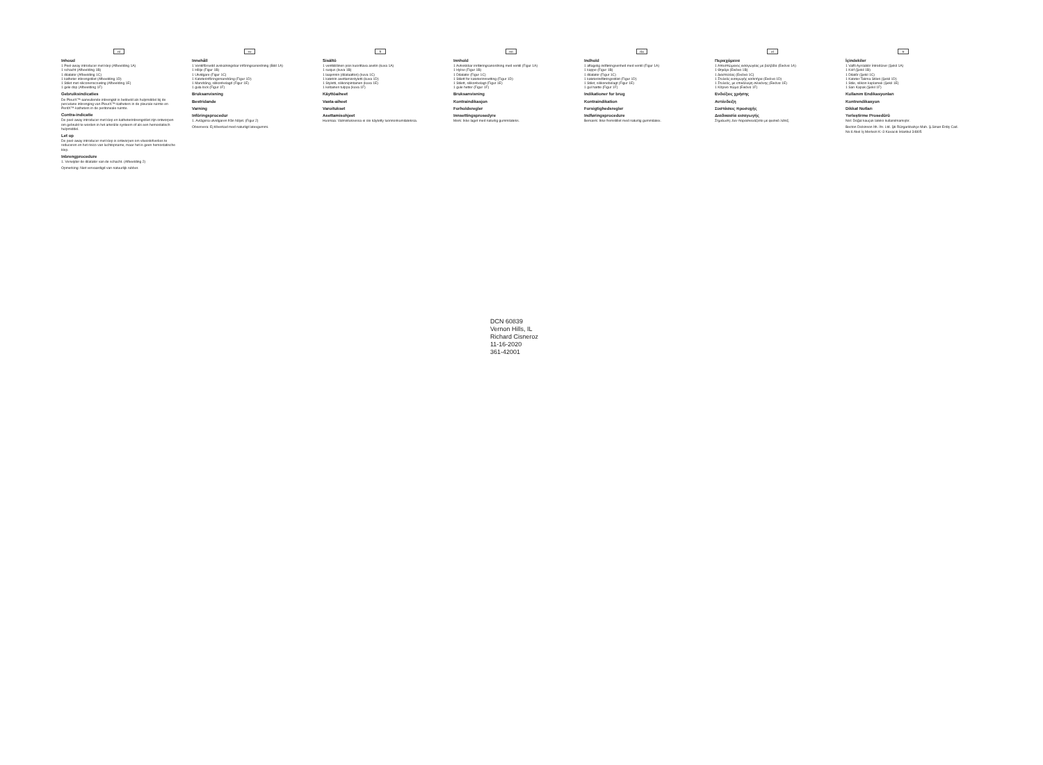nl
Inhoud
1 Peel-away introducer met klep (Afbeelding 1A)
1 schacht (Afbeelding 1B)
1 dilatator (Afbeelding 1C)
1 katheter inbrengstilet (Afbeelding 1D)
1 Stilet met siliconenscoating (Afbeelding 1E)
1 gele dop (Afbeelding 1F)
Gebruiksindicaties
De PleurX™-aanvullende inbrengkit is bedoeld als hulpmiddel bij de percutane inbrenging van PleurX™-katheters in de pleurale ruimte en PeritX™-katheters in de peritoneale ruimte.
Contra-indicatie
De peel-away introducer met klep en katheterinbrengstilet zijn ontworpen om gebruikt te worden in het arteriële systeem of als een hemostatisch hulpmiddel.
Let op
De peel-away introducer met klep is ontworpen om vloeistofverlies te reduceren en het risico van luchtopname, maar het is geen hemostatische klep.
Inbrengprocedure
1. Verwijder de dilatator van de schacht. (Afbeelding 2)
Opmerking: Niet vervaardigd van natuurlijk rubber.
sv
Innehåll
1 Ventilförsedd avskalningsbar införingsanordning (Bild 1A)
1 Hölje (Figur 1B)
1 Utvidgare (Figur 1C)
1 Kateterinföringsmandräng (Figur 1D)
1 Mandräng, silikonbelagd (Figur 1E)
1 gula lock (Figur 1F)
Bruksanvisning
Bestridande
Varning
Införingsprocedur
1. Avlägsna utvidgaren från höljet. (Figur 2)
Observera: Ej tillverkad med naturligt latexgummi.
fi
Sisältö
1 venttiilillinen pois kuorittava asetin (kuva 1A)
1 suojus (kuva 1B)
1 laajennin (dilataattori) (kuva 1C)
1 katetrin asettamisstyletti (kuva 1D)
1 Styletti, silikonipintainen (kuva 1E)
1 keltainen tulppa (kuva 1F)
Käyttöaiheet
Vasta-aiheet
Varoitukset
Asettamisohjeet
Huomaa: Valmistuksessa ei ole käytetty luonnonkumilateksia.
no
Innhold
1 Avtrekkbar innføringsanordning med ventil (Figur 1A)
1 Hylse (Figur 1B)
1 Dilatator (Figur 1C)
1 Stilett for kateterinnsetting (Figur 1D)
1 Stilett, silikonbelagt (Figur 1E)
1 gule hetter (Figur 1F)
Bruksanvisning
Kontraindikasjon
Forholdsregler
Innsettingsprosedyre
Merk: Ikke laget med naturlig gummilateks.
da
Indhold
1 aftagelig indføringsenhed med ventil (Figur 1A)
1 kappe (Figur 1B)
1 dilatator (Figur 1C)
1 kateterindføringsstilet (Figur 1D)
1 Stilet, silikonebelagt (Figur 1E)
1 gul hætte (Figur 1F)
Indikationer for brug
Kontraindikation
Forsigtighedsregler
Indføringsprocedure
Bemærk: Ikke fremstillet med naturlig gummilatex.
el
Περιεχόμενα
1 Αποσπώμενος εισαγωγέας με βαλβίδα (Εικόνα 1A)
1 Θηκάρι (Εικόνα 1B)
1 Διαστολέας (Εικόνα 1C)
1 Στυλεός εισαγωγής καθετήρα (Εικόνα 1D)
1 Στυλεός, με επικάλυψη σιλικόνης (Εικόνα 1E)
1 Κίτρινο πώμα (Εικόνα 1F)
Ενδείξεις χρήσης
Αντένδειξη
Συστάσεις προσοχής
Διαδικασία εισαγωγής
Σημείωση: Δεν παρασκευάζεται με φυσικό λάτεξ.
tr
İçindekiler
1 Valfli Ayrılabilir İntrodüser (Şekil 1A)
1 Kılıf (Şekil 1B)
1 Dilatör (Şekil 1C)
1 Kateter Takma Stileri (Şekil 1D)
1 Stile, silikon kaplamalı (Şekil 1E)
1 Sarı Kapak (Şekil 1F)
Kullanım Endikasyonları
Kontrendikasyon
Dikkat Notları
Yerleştirme Prosedürü
Not: Doğal kauçuk lateks kullanılmamıştır.
Becton Dickinson İth. İhr. Ltd. Şti Rüzgarlıbahçe Mah. Ş.Sinan Erdiş Cad. No:6 Akel İş Merkezi K:-3 Kavacık İstanbul 34805
DCN 60839
Vernon Hills, IL
Richard Cisneroz
11-16-2020
361-42001